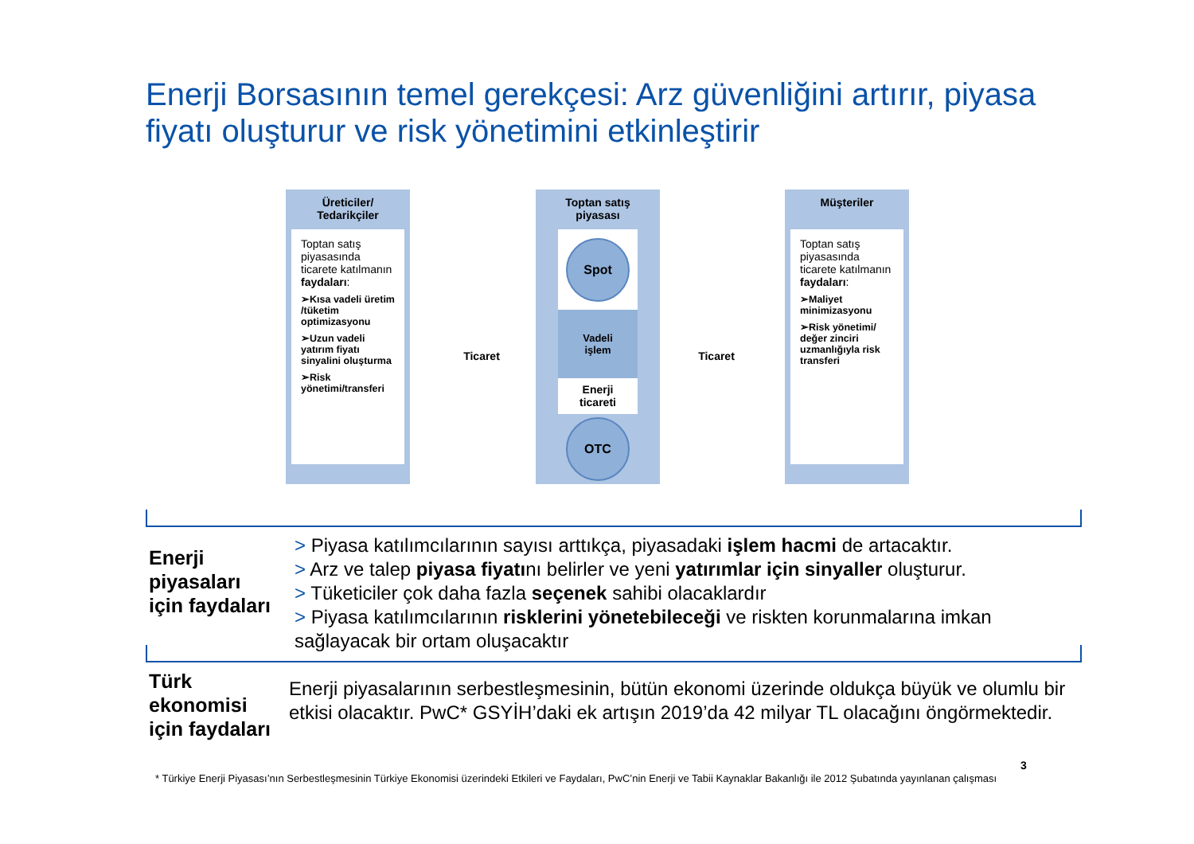Enerji Borsasının temel gerekçesi: Arz güvenliğini artırır, piyasa fiyatı oluşturur ve risk yönetimini etkinleştirir
Üreticiler/
Tedarikçiler
Toptan satış piyasasında ticarete katılmanın faydaları:
➢Kısa vadeli üretim /tüketim optimizasyonu
➢Uzun vadeli yatırım fiyatı sinyalini oluşturma
➢Risk yönetimi/transferi
Ticaret
Toptan satış
piyasası
Spot
Vadeli
işlem
Enerji
ticareti
OTC
Ticaret
Müşteriler
Toptan satış piyasasında ticarete katılmanın faydaları:
➢Maliyet minimizasyonu
➢Risk yönetimi/ değer zinciri uzmanlığıyla risk transferi
Enerji
piyasaları
için faydaları
> Piyasa katılımcılarının sayısı arttıkça, piyasadaki işlem hacmi de artacaktır.
> Arz ve talep piyasa fiyatını belirler ve yeni yatırımlar için sinyaller oluşturur.
> Tüketiciler çok daha fazla seçenek sahibi olacaklardır
> Piyasa katılımcılarının risklerini yönetebileceği ve riskten korunmalarına imkan sağlayacak bir ortam oluşacaktır
Türk
ekonomisi
için faydaları
Enerji piyasalarının serbestleşmesinin, bütün ekonomi üzerinde oldukça büyük ve olumlu bir etkisi olacaktır. PwC* GSYİH’daki ek artışın 2019’da 42 milyar TL olacağını öngörmektedir.
3
* Türkiye Enerji Piyasası’nın Serbestleşmesinin Türkiye Ekonomisi üzerindeki Etkileri ve Faydaları, PwC’nin Enerji ve Tabii Kaynaklar Bakanlığı ile 2012 Şubatında yayınlanan çalışması